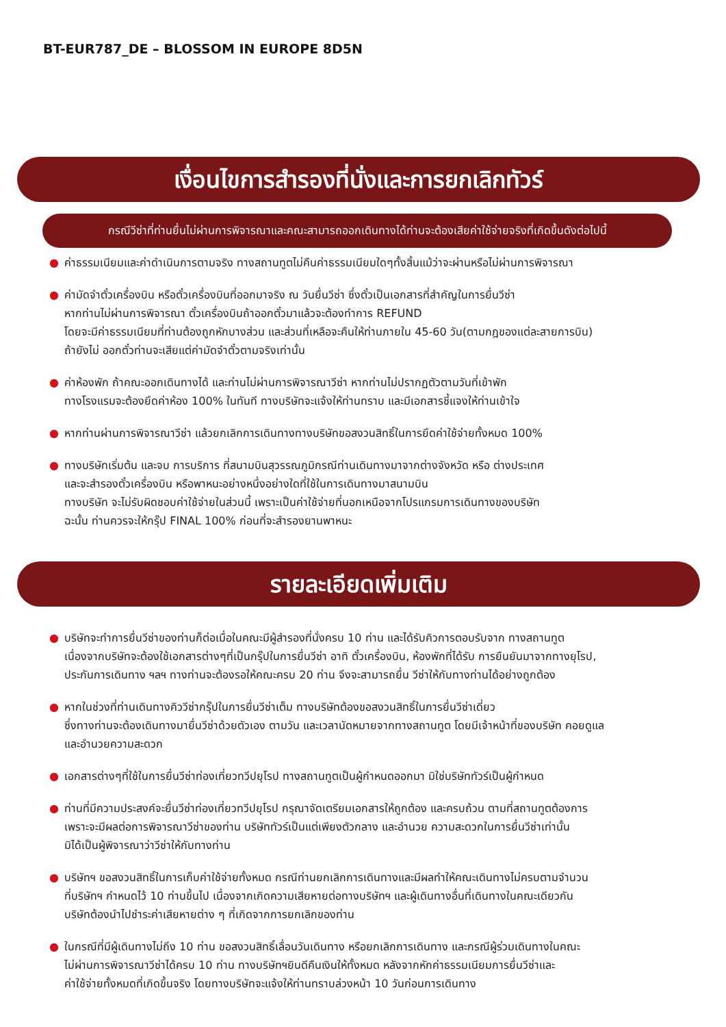BT-EUR787_DE – BLOSSOM IN EUROPE 8D5N
เงื่อนไขการสำรองที่นั่งและการยกเลิกทัวร์
กรณีวีซ่าที่ท่านยื่นไม่ผ่านการพิจารณาและคณะสามารถออกเดินทางได้ท่านจะต้องเสียค่าใช้จ่ายจริงที่เกิดขึ้นดังต่อไปนี้
● ค่าธรรมเนียมและค่าดำเนินการตามจริง ทางสถานทูตไม่คืนค่าธรรมเนียมใดๆทั้งสิ้นแม้ว่าจะผ่านหรือไม่ผ่านการพิจารณา
● ค่ามัดจำตั๋วเครื่องบิน หรือตั๋วเครื่องบินที่ออกมาจริง ณ วันยื่นวีซ่า ซึ่งตั๋วเป็นเอกสารที่สำคัญในการยื่นวีซ่า
หากท่านไม่ผ่านการพิจารณา ตั๋วเครื่องบินถ้าออกตั๋วมาแล้วจะต้องทำการ REFUND
โดยจะมีค่าธรรมเนียมที่ท่านต้องถูกหักบางส่วน และส่วนที่เหลือจะคืนให้ท่านภายใน 45-60 วัน(ตามกฎของแต่ละสายการบิน)
ถ้ายังไม่ ออกตั๋วท่านจะเสียแต่ค่ามัดจำตั๋วตามจริงเท่านั้น
● ค่าห้องพัก ถ้าคณะออกเดินทางได้ และท่านไม่ผ่านการพิจารณาวีซ่า หากท่านไม่ปรากฏตัวตามวันที่เข้าพัก
ทางโรงแรมจะต้องยึดค่าห้อง 100% ในทันที ทางบริษัทจะแจ้งให้ท่านทราบ และมีเอกสารชี้แจงให้ท่านเข้าใจ
● หากท่านผ่านการพิจารณาวีซ่า แล้วยกเลิกการเดินทางทางบริษัทขอสงวนสิทธิ์ในการยึดค่าใช้จ่ายทั้งหมด 100%
● ทางบริษัทเริ่มต้น และจบ การบริการ ที่สนามบินสุวรรณภูมิกรณีท่านเดินทางมาจากต่างจังหวัด หรือ ต่างประเทศ
และจะสำรองตั๋วเครื่องบิน หรือพาหนะอย่างหนึ่งอย่างใดที่ใช้ในการเดินทางมาสนามบิน
ทางบริษัท จะไม่รับผิดชอบค่าใช้จ่ายในส่วนนี้ เพราะเป็นค่าใช้จ่ายที่นอกเหนือจากโปรแกรมการเดินทางของบริษัท
ฉะนั้น ท่านควรจะให้กรุ๊ป FINAL 100% ก่อนที่จะสำรองยานพาหนะ
รายละเอียดเพิ่มเติม
● บริษัทจะทำการยื่นวีซ่าของท่านก็ต่อเมื่อในคณะมีผู้สำรองที่นั่งครบ 10 ท่าน และได้รับคิวการตอบรับจาก ทางสถานทูต
เนื่องจากบริษัทจะต้องใช้เอกสารต่างๆที่เป็นกรุ๊ปในการยื่นวีซ่า อาทิ ตั๋วเครื่องบิน, ห้องพักที่ได้รับ การยืนยันมาจากทางยุโรป,
ประกันการเดินทาง ฯลฯ ทางท่านจะต้องรอให้คณะครบ 20 ท่าน จึงจะสามารถยื่น วีซ่าให้กับทางท่านได้อย่างถูกต้อง
● หากในช่วงที่ท่านเดินทางคิววีซ่ากรุ๊ปในการยื่นวีซ่าเต็ม ทางบริษัทต้องขอสงวนสิทธิ์ในการยื่นวีซ่าเดี่ยว
ซึ่งทางท่านจะต้องเดินทางมายื่นวีซ่าด้วยตัวเอง ตามวัน และเวลานัดหมายจากทางสถานทูต โดยมีเจ้าหน้าที่ของบริษัท คอยดูแล
และอำนวยความสะดวก
● เอกสารต่างๆที่ใช้ในการยื่นวีซ่าท่องเที่ยวทวีปยุโรป ทางสถานทูตเป็นผู้กำหนดออกมา มิใช่บริษัททัวร์เป็นผู้กำหนด
● ท่านที่มีความประสงค์จะยื่นวีซ่าท่องเที่ยวทวีปยุโรป กรุณาจัดเตรียมเอกสารให้ถูกต้อง และครบถ้วน ตามที่สถานทูตต้องการ
เพราะจะมีผลต่อการพิจารณาวีซ่าของท่าน บริษัททัวร์เป็นแต่เพียงตัวกลาง และอำนวย ความสะดวกในการยื่นวีซ่าเท่านั้น
มิได้เป็นผู้พิจารณาว่าวีซ่าให้กับทางท่าน
● บริษัทฯ ขอสงวนสิทธิ์ในการเก็บค่าใช้จ่ายทั้งหมด กรณีท่านยกเลิกการเดินทางและมีผลทำให้คณะเดินทางไม่ครบตามจำนวน
ที่บริษัทฯ กำหนดไว้ 10 ท่านขึ้นไป เนื่องจากเกิดความเสียหายต่อทางบริษัทฯ และผู้เดินทางอื่นที่เดินทางในคณะเดียวกัน
บริษัทต้องนำไปชำระค่าเสียหายต่าง ๆ ที่เกิดจากการยกเลิกของท่าน
● ในกรณีที่มีผู้เดินทางไม่ถึง 10 ท่าน ขอสงวนสิทธิ์เลื่อนวันเดินทาง หรือยกเลิกการเดินทาง และกรณีผู้ร่วมเดินทางในคณะ
ไม่ผ่านการพิจารณาวีซ่าได้ครบ 10 ท่าน ทางบริษัทฯยินดีคืนเงินให้ทั้งหมด หลังจากหักค่าธรรมเนียมการยื่นวีซ่าและ
ค่าใช้จ่ายทั้งหมดที่เกิดขึ้นจริง โดยทางบริษัทจะแจ้งให้ท่านทราบล่วงหน้า 10 วันก่อนการเดินทาง